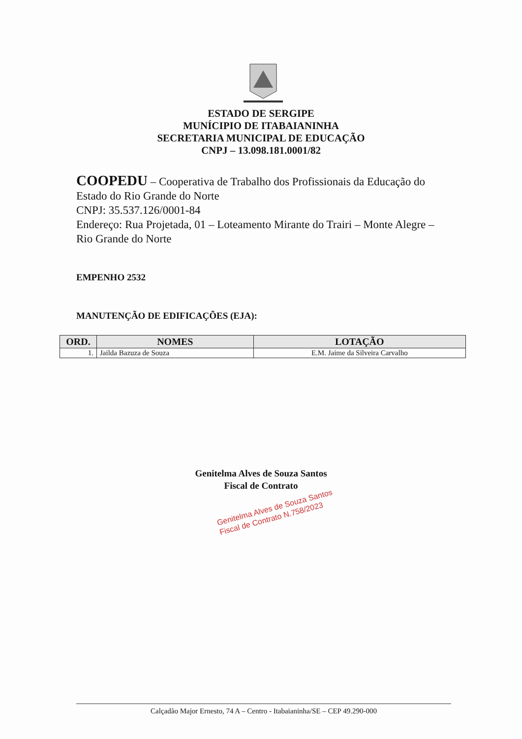ESTADO DE SERGIPE
MUNÍCIPIO DE ITABAIANINHA
SECRETARIA MUNICIPAL DE EDUCAÇÃO
CNPJ – 13.098.181.0001/82
COOPEDU – Cooperativa de Trabalho dos Profissionais da Educação do Estado do Rio Grande do Norte
CNPJ: 35.537.126/0001-84
Endereço: Rua Projetada, 01 – Loteamento Mirante do Trairi – Monte Alegre – Rio Grande do Norte
EMPENHO 2532
MANUTENÇÃO DE EDIFICAÇÕES (EJA):
| ORD. | NOMES | LOTAÇÃO |
| --- | --- | --- |
| 1. | Jailda Bazuza de Souza | E.M. Jaime da Silveira Carvalho |
Genitelma Alves de Souza Santos
Fiscal de Contrato
Genitelma Alves de Souza Santos
Fiscal de Contrato N.758/2023
Calçadão Major Ernesto, 74 A – Centro - Itabaianinha/SE – CEP 49.290-000